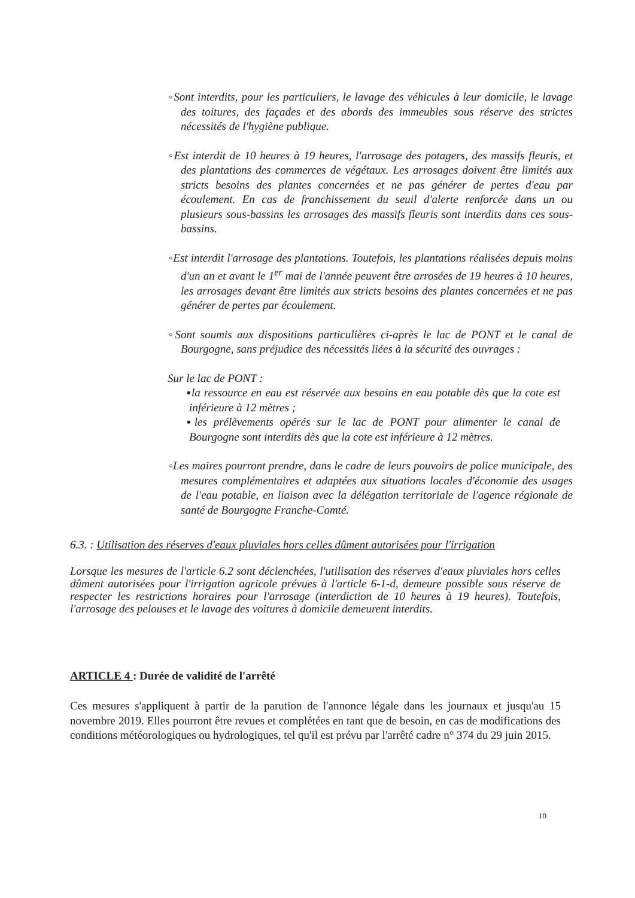◦Sont interdits, pour les particuliers, le lavage des véhicules à leur domicile, le lavage des toitures, des façades et des abords des immeubles sous réserve des strictes nécessités de l'hygiène publique.
◦Est interdit de 10 heures à 19 heures, l'arrosage des potagers, des massifs fleuris, et des plantations des commerces de végétaux. Les arrosages doivent être limités aux stricts besoins des plantes concernées et ne pas générer de pertes d'eau par écoulement. En cas de franchissement du seuil d'alerte renforcée dans un ou plusieurs sous-bassins les arrosages des massifs fleuris sont interdits dans ces sous-bassins.
◦Est interdit l'arrosage des plantations. Toutefois, les plantations réalisées depuis moins d'un an et avant le 1<sup>er</sup> mai de l'année peuvent être arrosées de 19 heures à 10 heures, les arrosages devant être limités aux stricts besoins des plantes concernées et ne pas générer de pertes par écoulement.
◦Sont soumis aux dispositions particulières ci-après le lac de PONT et le canal de Bourgogne, sans préjudice des nécessités liées à la sécurité des ouvrages :
Sur le lac de PONT :
▪la ressource en eau est réservée aux besoins en eau potable dès que la cote est inférieure à 12 mètres ;
▪les prélèvements opérés sur le lac de PONT pour alimenter le canal de Bourgogne sont interdits dès que la cote est inférieure à 12 mètres.
◦Les maires pourront prendre, dans le cadre de leurs pouvoirs de police municipale, des mesures complémentaires et adaptées aux situations locales d'économie des usages de l'eau potable, en liaison avec la délégation territoriale de l'agence régionale de santé de Bourgogne Franche-Comté.
6.3. : Utilisation des réserves d'eaux pluviales hors celles dûment autorisées pour l'irrigation
Lorsque les mesures de l'article 6.2 sont déclenchées, l'utilisation des réserves d'eaux pluviales hors celles dûment autorisées pour l'irrigation agricole prévues à l'article 6-1-d, demeure possible sous réserve de respecter les restrictions horaires pour l'arrosage (interdiction de 10 heures à 19 heures). Toutefois, l'arrosage des pelouses et le lavage des voitures à domicile demeurent interdits.
ARTICLE 4 : Durée de validité de l'arrêté
Ces mesures s'appliquent à partir de la parution de l'annonce légale dans les journaux et jusqu'au 15 novembre 2019. Elles pourront être revues et complétées en tant que de besoin, en cas de modifications des conditions météorologiques ou hydrologiques, tel qu'il est prévu par l'arrêté cadre n° 374 du 29 juin 2015.
10